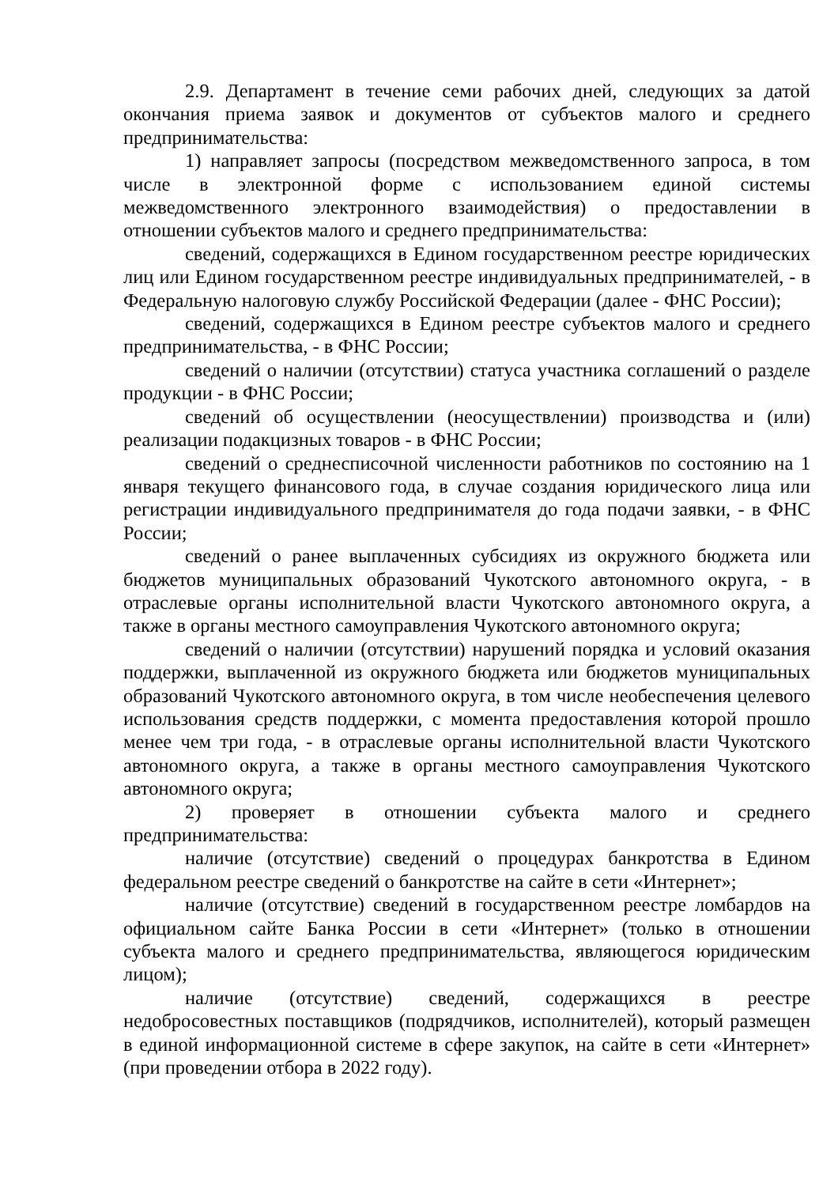2.9. Департамент в течение семи рабочих дней, следующих за датой окончания приема заявок и документов от субъектов малого и среднего предпринимательства:
1) направляет запросы (посредством межведомственного запроса, в том числе в электронной форме с использованием единой системы межведомственного электронного взаимодействия) о предоставлении в отношении субъектов малого и среднего предпринимательства:
сведений, содержащихся в Едином государственном реестре юридических лиц или Едином государственном реестре индивидуальных предпринимателей, - в Федеральную налоговую службу Российской Федерации (далее - ФНС России);
сведений, содержащихся в Едином реестре субъектов малого и среднего предпринимательства, - в ФНС России;
сведений о наличии (отсутствии) статуса участника соглашений о разделе продукции - в ФНС России;
сведений об осуществлении (неосуществлении) производства и (или) реализации подакцизных товаров - в ФНС России;
сведений о среднесписочной численности работников по состоянию на 1 января текущего финансового года, в случае создания юридического лица или регистрации индивидуального предпринимателя до года подачи заявки, - в ФНС России;
сведений о ранее выплаченных субсидиях из окружного бюджета или бюджетов муниципальных образований Чукотского автономного округа, - в отраслевые органы исполнительной власти Чукотского автономного округа, а также в органы местного самоуправления Чукотского автономного округа;
сведений о наличии (отсутствии) нарушений порядка и условий оказания поддержки, выплаченной из окружного бюджета или бюджетов муниципальных образований Чукотского автономного округа, в том числе необеспечения целевого использования средств поддержки, с момента предоставления которой прошло менее чем три года, - в отраслевые органы исполнительной власти Чукотского автономного округа, а также в органы местного самоуправления Чукотского автономного округа;
2) проверяет в отношении субъекта малого и среднего предпринимательства:
наличие (отсутствие) сведений о процедурах банкротства в Едином федеральном реестре сведений о банкротстве на сайте в сети «Интернет»;
наличие (отсутствие) сведений в государственном реестре ломбардов на официальном сайте Банка России в сети «Интернет» (только в отношении субъекта малого и среднего предпринимательства, являющегося юридическим лицом);
наличие (отсутствие) сведений, содержащихся в реестре недобросовестных поставщиков (подрядчиков, исполнителей), который размещен в единой информационной системе в сфере закупок, на сайте в сети «Интернет» (при проведении отбора в 2022 году).